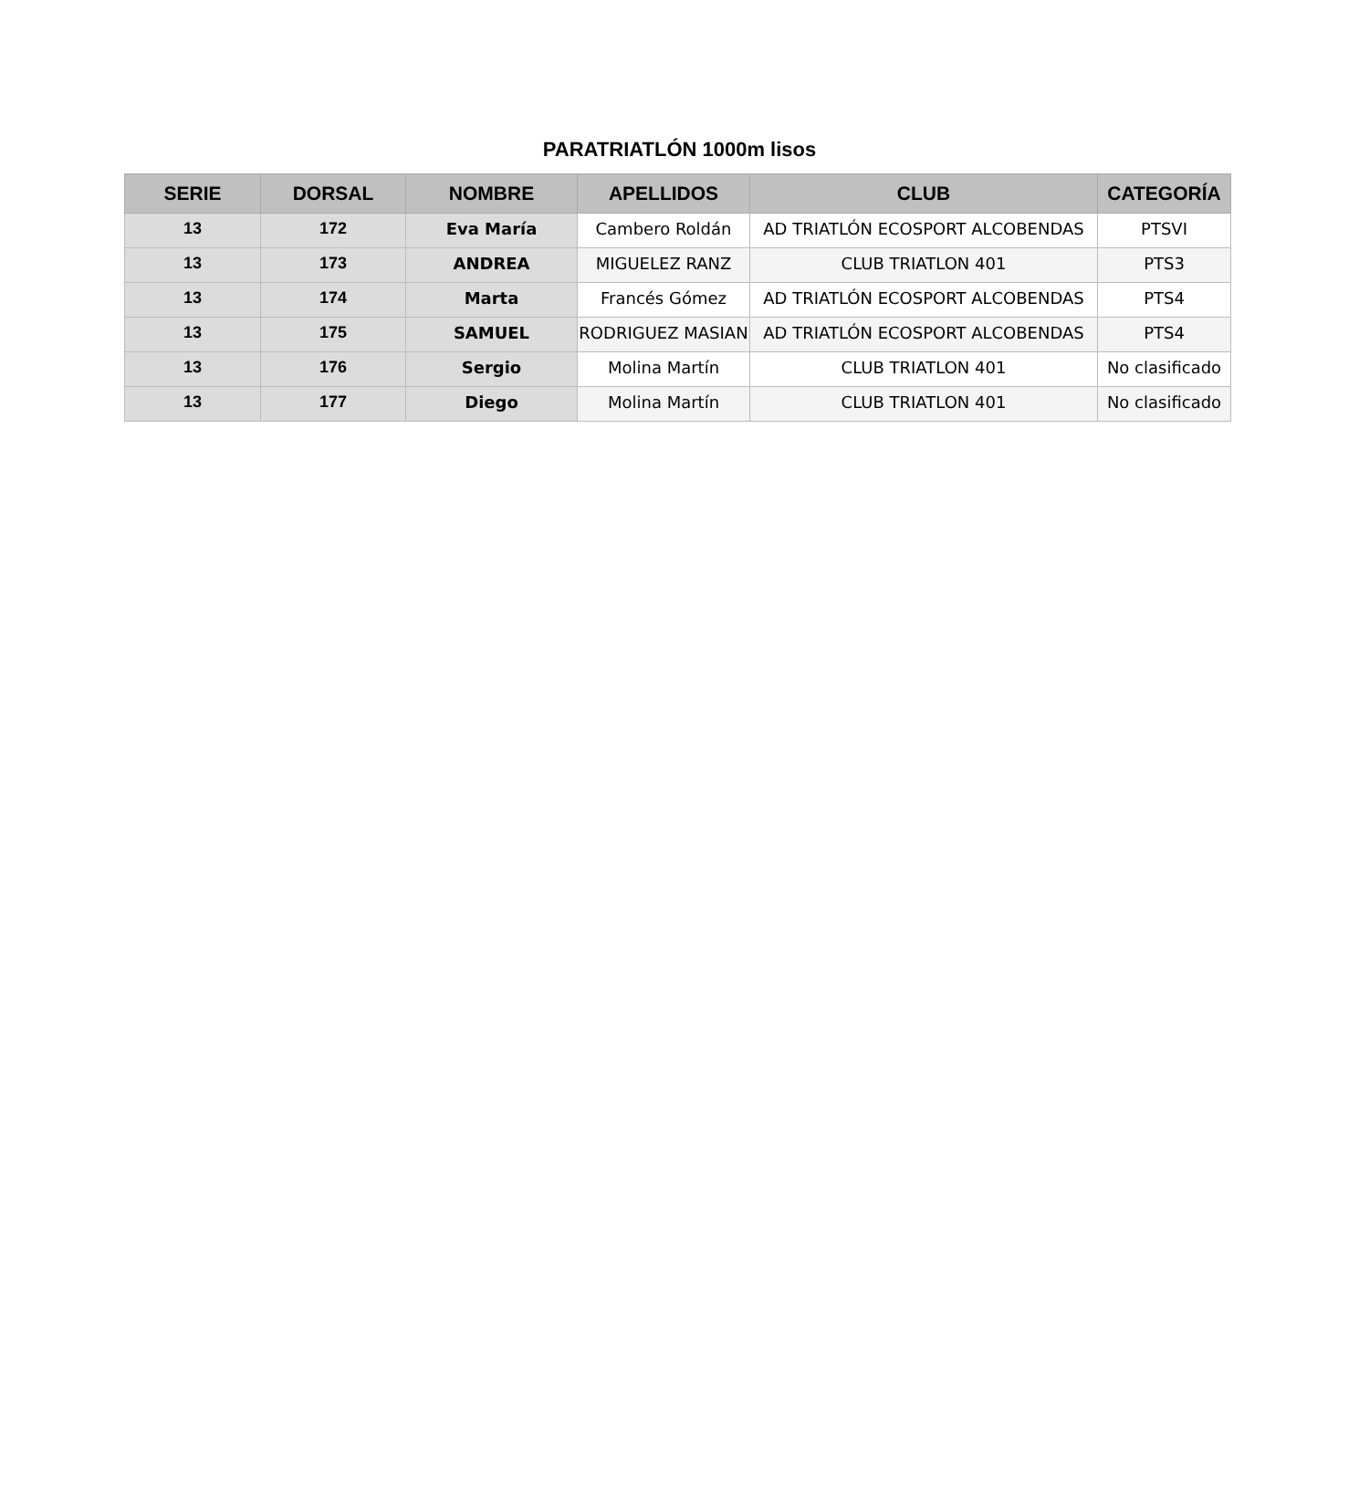PARATRIATLÓN 1000m lisos
| SERIE | DORSAL | NOMBRE | APELLIDOS | CLUB | CATEGORÍA |
| --- | --- | --- | --- | --- | --- |
| 13 | 172 | Eva María | Cambero Roldán | AD TRIATLÓN ECOSPORT ALCOBENDAS | PTSVI |
| 13 | 173 | ANDREA | MIGUELEZ RANZ | CLUB TRIATLON 401 | PTS3 |
| 13 | 174 | Marta | Francés Gómez | AD TRIATLÓN ECOSPORT ALCOBENDAS | PTS4 |
| 13 | 175 | SAMUEL | RODRIGUEZ MASIAN | AD TRIATLÓN ECOSPORT ALCOBENDAS | PTS4 |
| 13 | 176 | Sergio | Molina Martín | CLUB TRIATLON 401 | No clasificado |
| 13 | 177 | Diego | Molina Martín | CLUB TRIATLON 401 | No clasificado |